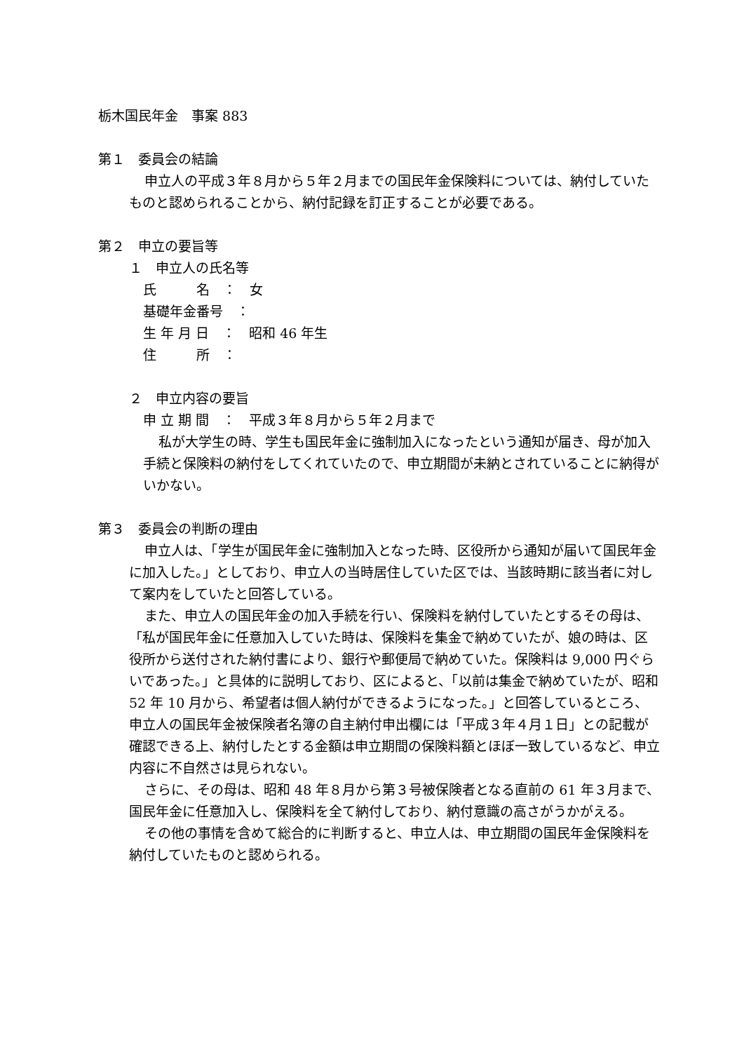栃木国民年金　事案 883
第１　委員会の結論
申立人の平成３年８月から５年２月までの国民年金保険料については、納付していたものと認められることから、納付記録を訂正することが必要である。
第２　申立の要旨等
１　申立人の氏名等
氏　　　名　：　女
基礎年金番号　：
生 年 月 日　：　昭和 46 年生
住　　　所　：
２　申立内容の要旨
申 立 期 間　：　平成３年８月から５年２月まで
私が大学生の時、学生も国民年金に強制加入になったという通知が届き、母が加入手続と保険料の納付をしてくれていたので、申立期間が未納とされていることに納得がいかない。
第３　委員会の判断の理由
申立人は、「学生が国民年金に強制加入となった時、区役所から通知が届いて国民年金に加入した。」としており、申立人の当時居住していた区では、当該時期に該当者に対して案内をしていたと回答している。
また、申立人の国民年金の加入手続を行い、保険料を納付していたとするその母は、「私が国民年金に任意加入していた時は、保険料を集金で納めていたが、娘の時は、区役所から送付された納付書により、銀行や郵便局で納めていた。保険料は 9,000 円ぐらいであった。」と具体的に説明しており、区によると、「以前は集金で納めていたが、昭和 52 年 10 月から、希望者は個人納付ができるようになった。」と回答しているところ、申立人の国民年金被保険者名簿の自主納付申出欄には「平成３年４月１日」との記載が確認できる上、納付したとする金額は申立期間の保険料額とほぼ一致しているなど、申立内容に不自然さは見られない。
さらに、その母は、昭和 48 年８月から第３号被保険者となる直前の 61 年３月まで、国民年金に任意加入し、保険料を全て納付しており、納付意識の高さがうかがえる。
その他の事情を含めて総合的に判断すると、申立人は、申立期間の国民年金保険料を納付していたものと認められる。